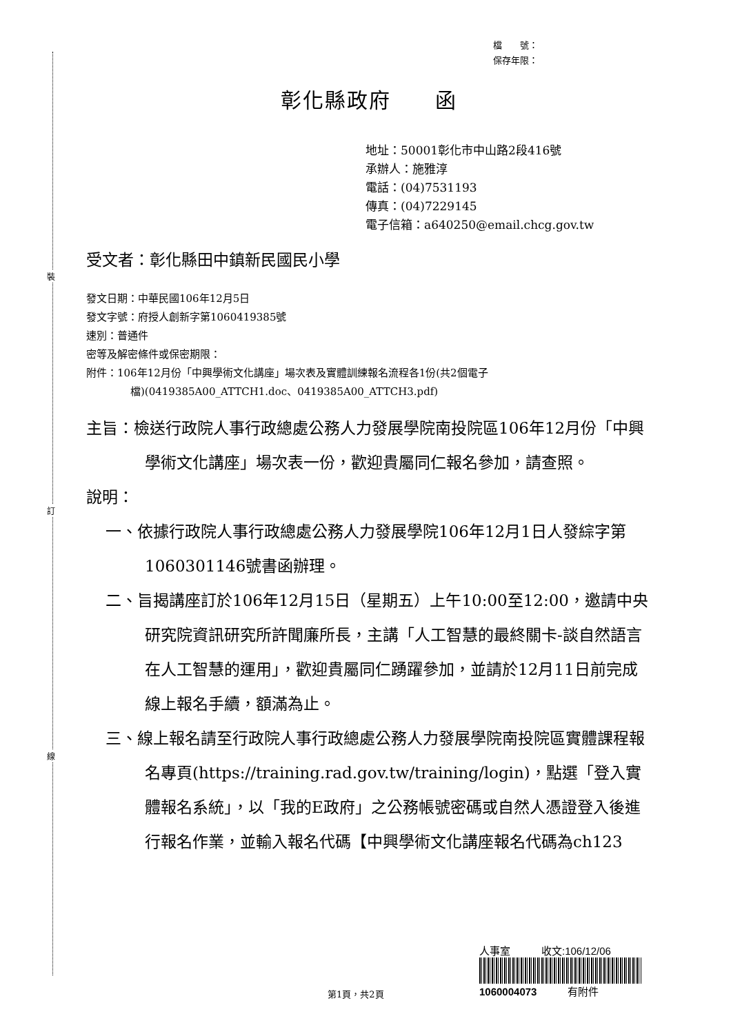裝
訂
線
檔　　號：
保存年限：
彰化縣政府　　函
地址：50001彰化市中山路2段416號
承辦人：施雅淳
電話：(04)7531193
傳真：(04)7229145
電子信箱：a640250@email.chcg.gov.tw
受文者：彰化縣田中鎮新民國民小學
發文日期：中華民國106年12月5日
發文字號：府授人創新字第1060419385號
速別：普通件
密等及解密條件或保密期限：
附件：106年12月份「中興學術文化講座」場次表及實體訓練報名流程各1份(共2個電子
檔)(0419385A00_ATTCH1.doc、0419385A00_ATTCH3.pdf)
主旨：檢送行政院人事行政總處公務人力發展學院南投院區106年12月份「中興學術文化講座」場次表一份，歡迎貴屬同仁報名參加，請查照。
說明：
一、依據行政院人事行政總處公務人力發展學院106年12月1日人發綜字第1060301146號書函辦理。
二、旨揭講座訂於106年12月15日（星期五）上午10:00至12:00，邀請中央研究院資訊研究所許聞廉所長，主講「人工智慧的最終關卡-談自然語言在人工智慧的運用」，歡迎貴屬同仁踴躍參加，並請於12月11日前完成線上報名手續，額滿為止。
三、線上報名請至行政院人事行政總處公務人力發展學院南投院區實體課程報名專頁(https://training.rad.gov.tw/training/login)，點選「登入實體報名系統」，以「我的E政府」之公務帳號密碼或自然人憑證登入後進行報名作業，並輸入報名代碼【中興學術文化講座報名代碼為ch123
人事室　　　收文:106/12/06
1060004073　　　有附件
第1頁，共2頁